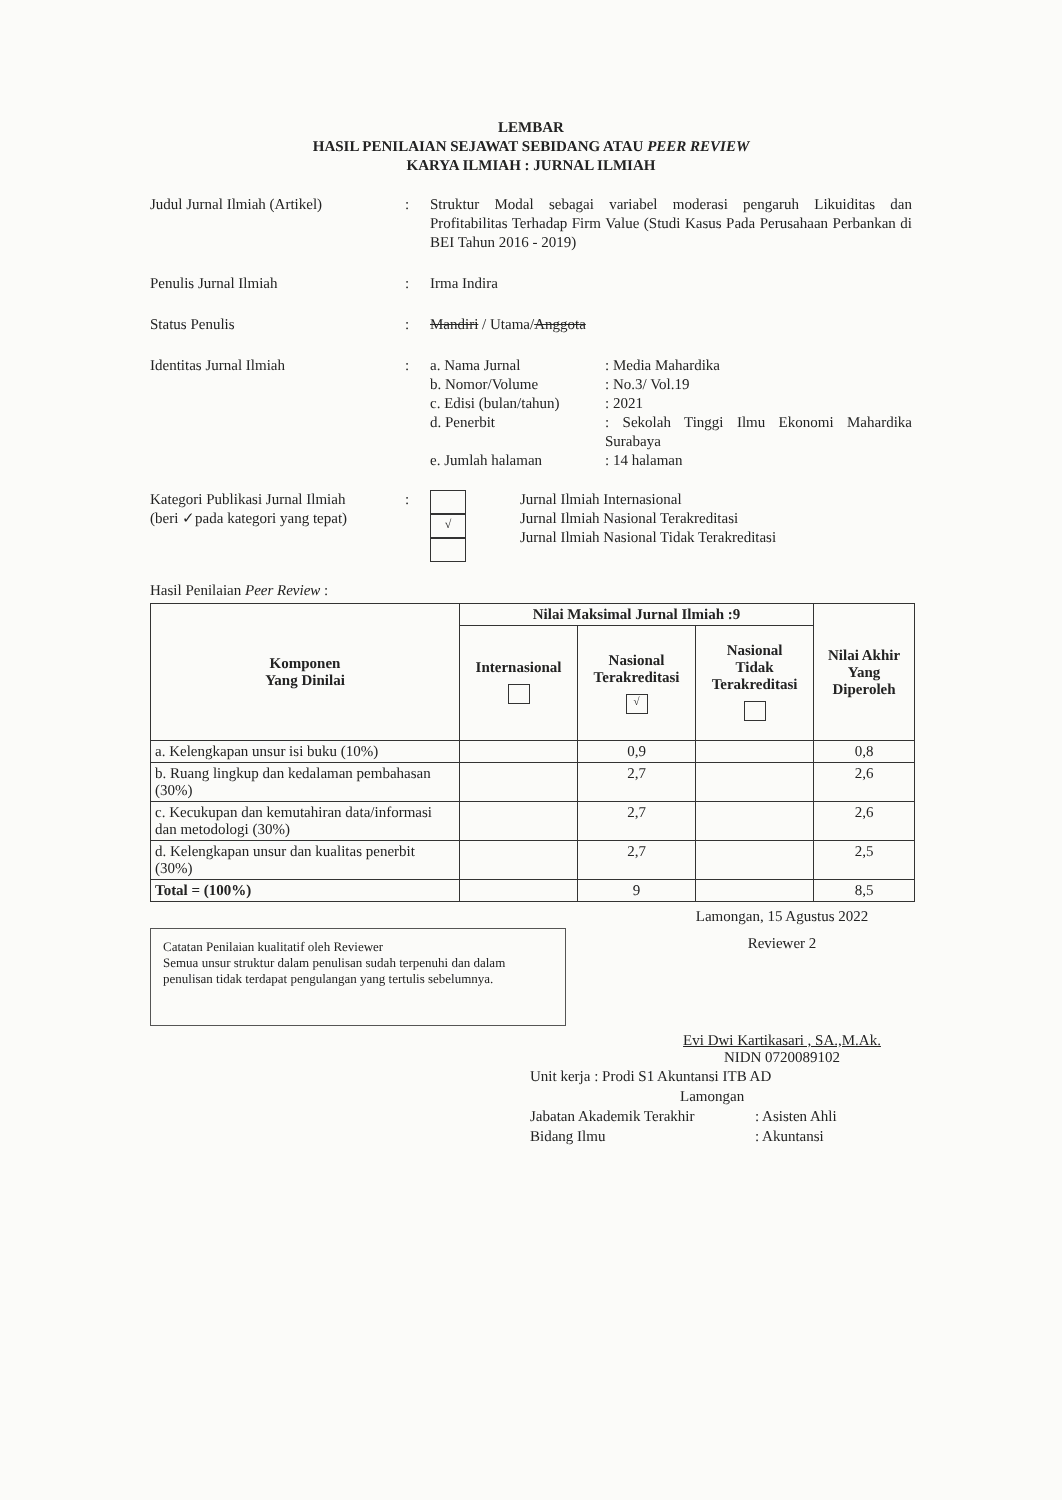LEMBAR
HASIL PENILAIAN SEJAWAT SEBIDANG ATAU PEER REVIEW
KARYA ILMIAH : JURNAL ILMIAH
Judul Jurnal Ilmiah (Artikel)
: Struktur Modal sebagai variabel moderasi pengaruh Likuiditas dan Profitabilitas Terhadap Firm Value (Studi Kasus Pada Perusahaan Perbankan di BEI Tahun 2016 - 2019)
Penulis Jurnal Ilmiah : Irma Indira
Status Penulis : Mandiri / Utama/Anggota
Identitas Jurnal Ilmiah : a. Nama Jurnal
: Media Mahardika
b. Nomor/Volume
: No.3/ Vol.19
c. Edisi (bulan/tahun)
: 2021
d. Penerbit
: Sekolah Tinggi Ilmu Ekonomi Mahardika Surabaya
e. Jumlah halaman
: 14 halaman
Kategori Publikasi Jurnal Ilmiah
(beri ✓pada kategori yang tepat)
:
√
Jurnal Ilmiah Internasional
Jurnal Ilmiah Nasional Terakreditasi
Jurnal Ilmiah Nasional Tidak Terakreditasi
Hasil Penilaian Peer Review :
| Komponen Yang Dinilai | Nilai Maksimal Jurnal Ilmiah :9 | | | Nilai Akhir Yang Diperoleh |
| --- | --- | --- | --- | --- |
| | Internasional | Nasional Terakreditasi √ | Nasional Tidak Terakreditasi | |
| a. Kelengkapan unsur isi buku (10%) | | 0,9 | | 0,8 |
| b. Ruang lingkup dan kedalaman pembahasan (30%) | | 2,7 | | 2,6 |
| c. Kecukupan dan kemutahiran data/informasi dan metodologi (30%) | | 2,7 | | 2,6 |
| d. Kelengkapan unsur dan kualitas penerbit (30%) | | 2,7 | | 2,5 |
| Total = (100%) | | 9 | | 8,5 |
Catatan Penilaian kualitatif oleh Reviewer
Semua unsur struktur dalam penulisan sudah terpenuhi dan dalam penulisan tidak terdapat pengulangan yang tertulis sebelumnya.
Lamongan, 15 Agustus 2022
Reviewer 2
Evi Dwi Kartikasari , SA.,M.Ak.
NIDN 0720089102
Unit kerja : Prodi S1 Akuntansi ITB AD
Lamongan
Jabatan Akademik Terakhir
: Asisten Ahli
Bidang Ilmu
: Akuntansi